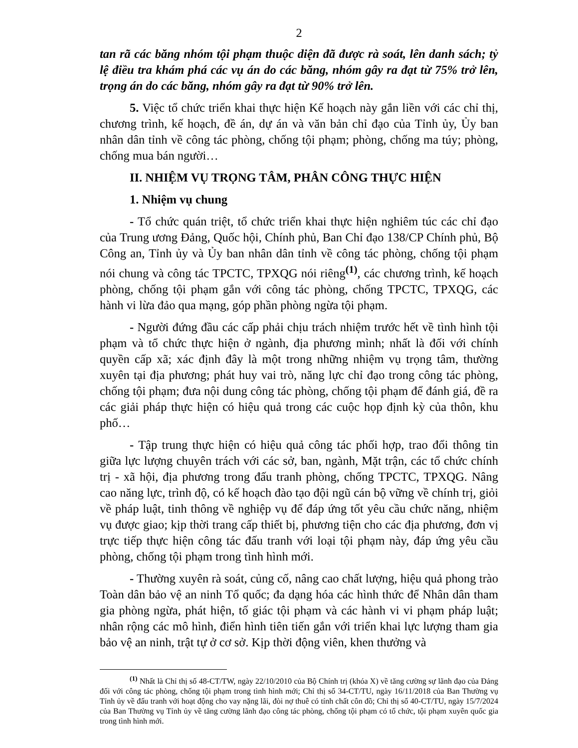2
tan rã các băng nhóm tội phạm thuộc diện đã được rà soát, lên danh sách; tỷ lệ điều tra khám phá các vụ án do các băng, nhóm gây ra đạt từ 75% trở lên, trọng án do các băng, nhóm gây ra đạt từ 90% trở lên.
5. Việc tổ chức triển khai thực hiện Kế hoạch này gắn liền với các chỉ thị, chương trình, kế hoạch, đề án, dự án và văn bản chỉ đạo của Tỉnh ủy, Ủy ban nhân dân tỉnh về công tác phòng, chống tội phạm; phòng, chống ma túy; phòng, chống mua bán người…
II. NHIỆM VỤ TRỌNG TÂM, PHÂN CÔNG THỰC HIỆN
1. Nhiệm vụ chung
- Tổ chức quán triệt, tổ chức triển khai thực hiện nghiêm túc các chỉ đạo của Trung ương Đảng, Quốc hội, Chính phủ, Ban Chỉ đạo 138/CP Chính phủ, Bộ Công an, Tỉnh ủy và Ủy ban nhân dân tỉnh về công tác phòng, chống tội phạm nói chung và công tác TPCTC, TPXQG nói riêng<sup>(1)</sup>, các chương trình, kế hoạch phòng, chống tội phạm gắn với công tác phòng, chống TPCTC, TPXQG, các hành vi lừa đảo qua mạng, góp phần phòng ngừa tội phạm.
- Người đứng đầu các cấp phải chịu trách nhiệm trước hết về tình hình tội phạm và tổ chức thực hiện ở ngành, địa phương mình; nhất là đối với chính quyền cấp xã; xác định đây là một trong những nhiệm vụ trọng tâm, thường xuyên tại địa phương; phát huy vai trò, năng lực chỉ đạo trong công tác phòng, chống tội phạm; đưa nội dung công tác phòng, chống tội phạm để đánh giá, đề ra các giải pháp thực hiện có hiệu quả trong các cuộc họp định kỳ của thôn, khu phố…
- Tập trung thực hiện có hiệu quả công tác phối hợp, trao đổi thông tin giữa lực lượng chuyên trách với các sở, ban, ngành, Mặt trận, các tổ chức chính trị - xã hội, địa phương trong đấu tranh phòng, chống TPCTC, TPXQG. Nâng cao năng lực, trình độ, có kế hoạch đào tạo đội ngũ cán bộ vững về chính trị, giỏi về pháp luật, tinh thông về nghiệp vụ để đáp ứng tốt yêu cầu chức năng, nhiệm vụ được giao; kịp thời trang cấp thiết bị, phương tiện cho các địa phương, đơn vị trực tiếp thực hiện công tác đấu tranh với loại tội phạm này, đáp ứng yêu cầu phòng, chống tội phạm trong tình hình mới.
- Thường xuyên rà soát, củng cố, nâng cao chất lượng, hiệu quả phong trào Toàn dân bảo vệ an ninh Tổ quốc; đa dạng hóa các hình thức để Nhân dân tham gia phòng ngừa, phát hiện, tố giác tội phạm và các hành vi vi phạm pháp luật; nhân rộng các mô hình, điển hình tiên tiến gắn với triển khai lực lượng tham gia bảo vệ an ninh, trật tự ở cơ sở. Kịp thời động viên, khen thưởng và
<sup>(1)</sup> Nhất là Chỉ thị số 48-CT/TW, ngày 22/10/2010 của Bộ Chính trị (khóa X) về tăng cường sự lãnh đạo của Đảng đối với công tác phòng, chống tội phạm trong tình hình mới; Chỉ thị số 34-CT/TU, ngày 16/11/2018 của Ban Thường vụ Tỉnh ủy về đấu tranh với hoạt động cho vay nặng lãi, đòi nợ thuê có tính chất côn đồ; Chỉ thị số 40-CT/TU, ngày 15/7/2024 của Ban Thường vụ Tỉnh ủy về tăng cường lãnh đạo công tác phòng, chống tội phạm có tổ chức, tội phạm xuyên quốc gia trong tình hình mới.